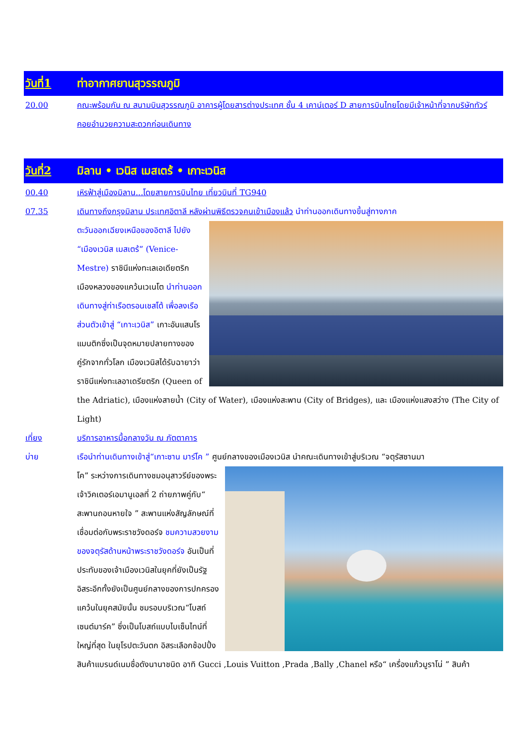วันที่1 ท่าอากาศยานสุวรรณภูมิ
20.00 คณะพร้อมกัน ณ สนามบินสุวรรณภูมิ อาคารผู้โดยสารต่างประเทศ ชั้น 4 เคาน์เตอร์ D สายการบินไทยโดยมีเจ้าหน้าที่จากบริษัททัวร์ คอยอำนวยความสะดวกก่อนเดินทาง
วันที่2 มิลาน • เวนิส เมสเตร้ • เกาะเวนิส
00.40 เหิรฟ้าสู่เมืองมิลาน...โดยสายการบินไทย เที่ยวบินที่ TG940
07.35 เดินทางถึงกรุงมิลาน ประเทศอิตาลี หลังผ่านพิธีตรวจคนเข้าเมืองแล้ว นำท่านออกเดินทางขึ้นสู่ทางภาค
ตะวันออกเฉียงเหนือของอิตาลี ไปยัง “เมืองเวนิส เมสเตร้” (Venice-Mestre) ราชินีแห่งทะเลเอเดียตริกเมืองหลวงของแคว้นเวเนโต นำท่านออกเดินทางสู่ท่าเรือตรอนเชสโต้ เพื่อลงเรือส่วนตัวเข้าสู่ “เกาะเวนิส” เกาะอันแสนโรแมนติกซึ่งเป็นจุดหมายปลายทางของคู่รักจากทั่วโลก เมืองเวนิสได้รับฉายาว่า ราชินีแห่งทะเลอาเดรียตริก (Queen of the Adriatic), เมืองแห่งสายน้ำ (City of Water), เมืองแห่งสะพาน (City of Bridges), และ เมืองแห่งแสงสว่าง (The City of Light)
เที่ยง บริการอาหารมื้อกลางวัน ณ ภัตตาคาร
บ่าย เรือนำท่านเดินทางเข้าสู่“เกาะซาน มาร์โค ” ศูนย์กลางของเมืองเวนิส นำคณะเดินทางเข้าสู่บริเวณ “จตุรัสซานมา
โค” ระหว่างการเดินทางชมอนุสาวรีย์ของพระเจ้าวิคเตอร์เอมานูเอลที่ 2 ถ่ายภาพคู่กับ“ สะพานถอนหายใจ ” สะพานแห่งสัญลักษณ์ที่เชื่อมต่อกับพระราชวังดอร์จ ชมความสวยงามของจตุรัสด้านหน้าพระราชวังดอร์จ อันเป็นที่ประทับของเจ้าเมืองเวนิสในยุคที่ยังเป็นรัฐอิสระอีกทั้งยังเป็นศูนย์กลางของการปกครองแคว้นในยุคสมัยนั้น ชมรอบบริเวณ“โบสถ์เซนต์มาร์ค” ซึ่งเป็นโบสถ์แบบไบเซ็นไทน์ที่ใหญ่ที่สุด ในยุโรปตะวันตก อิสระเลือกช้อปปิ้งสินค้าแบรนด์เนมชื่อดังนานาชนิด อาทิ Gucci ,Louis Vuitton ,Prada ,Bally ,Chanel หรือ“ เครื่องแก้วมูราโน่ ” สินค้า